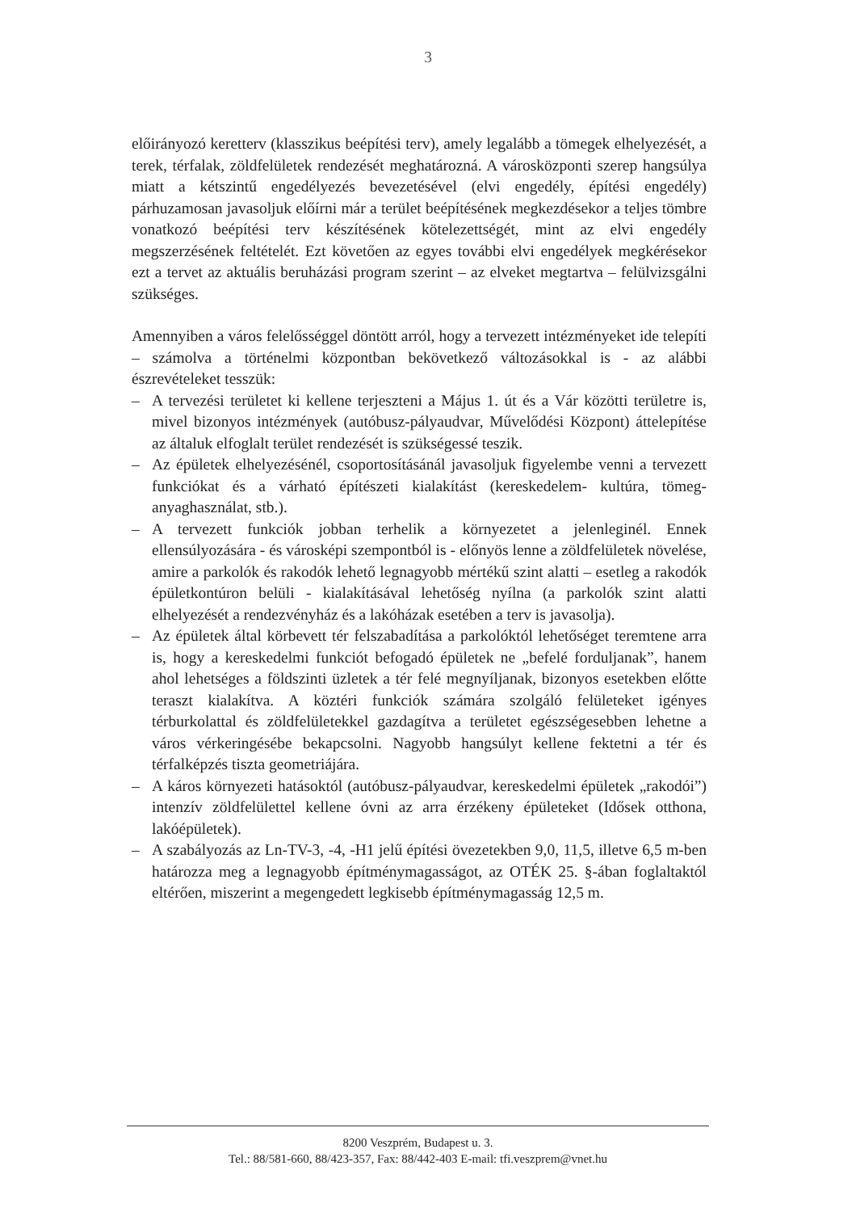3
előirányozó keretterv (klasszikus beépítési terv), amely legalább a tömegek elhelyezését, a terek, térfalak, zöldfelületek rendezését meghatározná. A városközponti szerep hangsúlya miatt a kétszintű engedélyezés bevezetésével (elvi engedély, építési engedély) párhuzamosan javasoljuk előírni már a terület beépítésének megkezdésekor a teljes tömbre vonatkozó beépítési terv készítésének kötelezettségét, mint az elvi engedély megszerzésének feltételét. Ezt követően az egyes további elvi engedélyek megkérésekor ezt a tervet az aktuális beruházási program szerint – az elveket megtartva – felülvizsgálni szükséges.
Amennyiben a város felelősséggel döntött arról, hogy a tervezett intézményeket ide telepíti – számolva a történelmi központban bekövetkező változásokkal is - az alábbi észrevételeket tesszük:
– A tervezési területet ki kellene terjeszteni a Május 1. út és a Vár közötti területre is, mivel bizonyos intézmények (autóbusz-pályaudvar, Művelődési Központ) áttelepítése az általuk elfoglalt terület rendezését is szükségessé teszik.
– Az épületek elhelyezésénél, csoportosításánál javasoljuk figyelembe venni a tervezett funkciókat és a várható építészeti kialakítást (kereskedelem- kultúra, tömeg-anyaghasználat, stb.).
– A tervezett funkciók jobban terhelik a környezetet a jelenleginél. Ennek ellensúlyozására - és városképi szempontból is - előnyös lenne a zöldfelületek növelése, amire a parkolók és rakodók lehető legnagyobb mértékű szint alatti – esetleg a rakodók épületkontúron belüli - kialakításával lehetőség nyílna (a parkolók szint alatti elhelyezését a rendezvényház és a lakóházak esetében a terv is javasolja).
– Az épületek által körbevett tér felszabadítása a parkolóktól lehetőséget teremtene arra is, hogy a kereskedelmi funkciót befogadó épületek ne „befelé forduljanak”, hanem ahol lehetséges a földszinti üzletek a tér felé megnyíljanak, bizonyos esetekben előtte teraszt kialakítva. A köztéri funkciók számára szolgáló felületeket igényes térburkolattal és zöldfelületekkel gazdagítva a területet egészségesebben lehetne a város vérkeringésébe bekapcsolni. Nagyobb hangsúlyt kellene fektetni a tér és térfalképzés tiszta geometriájára.
– A káros környezeti hatásoktól (autóbusz-pályaudvar, kereskedelmi épületek „rakodói”) intenzív zöldfelülettel kellene óvni az arra érzékeny épületeket (Idősek otthona, lakóépületek).
– A szabályozás az Ln-TV-3, -4, -H1 jelű építési övezetekben 9,0, 11,5, illetve 6,5 m-ben határozza meg a legnagyobb építménymagasságot, az OTÉK 25. §-ában foglaltaktól eltérően, miszerint a megengedett legkisebb építménymagasság 12,5 m.
8200 Veszprém, Budapest u. 3.
Tel.: 88/581-660, 88/423-357, Fax: 88/442-403 E-mail: tfi.veszprem@vnet.hu